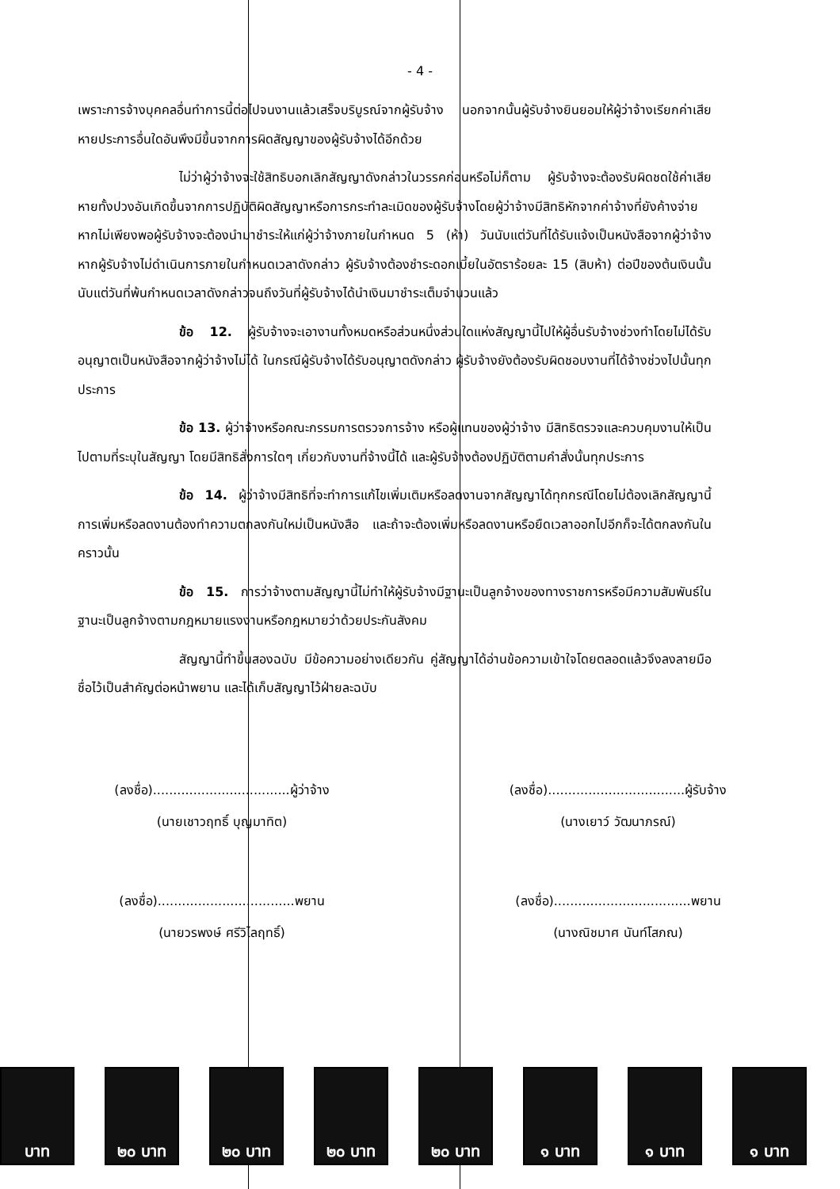- 4 -
เพราะการจ้างบุคคลอื่นทำการนี้ต่อไปจนงานแล้วเสร็จบริบูรณ์จากผู้รับจ้าง นอกจากนั้นผู้รับจ้างยินยอมให้ผู้ว่าจ้างเรียกค่าเสียหายประการอื่นใดอันพึงมีขึ้นจากการผิดสัญญาของผู้รับจ้างได้อีกด้วย
ไม่ว่าผู้ว่าจ้างจะใช้สิทธิบอกเลิกสัญญาดังกล่าวในวรรคก่อนหรือไม่ก็ตาม ผู้รับจ้างจะต้องรับผิดชดใช้ค่าเสียหายทั้งปวงอันเกิดขึ้นจากการปฏิบัติผิดสัญญาหรือการกระทำละเมิดของผู้รับจ้างโดยผู้ว่าจ้างมีสิทธิหักจากค่าจ้างที่ยังค้างจ่าย หากไม่เพียงพอผู้รับจ้างจะต้องนำมาชำระให้แก่ผู้ว่าจ้างภายในกำหนด 5 (ห้า) วันนับแต่วันที่ได้รับแจ้งเป็นหนังสือจากผู้ว่าจ้าง หากผู้รับจ้างไม่ดำเนินการภายในกำหนดเวลาดังกล่าว ผู้รับจ้างต้องชำระดอกเบี้ยในอัตราร้อยละ 15 (สิบห้า) ต่อปีของต้นเงินนั้น นับแต่วันที่พ้นกำหนดเวลาดังกล่าวจนถึงวันที่ผู้รับจ้างได้นำเงินมาชำระเต็มจำนวนแล้ว
ข้อ 12. ผู้รับจ้างจะเอางานทั้งหมดหรือส่วนหนึ่งส่วนใดแห่งสัญญานี้ไปให้ผู้อื่นรับจ้างช่วงทำโดยไม่ได้รับอนุญาตเป็นหนังสือจากผู้ว่าจ้างไม่ได้ ในกรณีผู้รับจ้างได้รับอนุญาตดังกล่าว ผู้รับจ้างยังต้องรับผิดชอบงานที่ได้จ้างช่วงไปนั้นทุกประการ
ข้อ 13. ผู้ว่าจ้างหรือคณะกรรมการตรวจการจ้าง หรือผู้แทนของผู้ว่าจ้าง มีสิทธิตรวจและควบคุมงานให้เป็นไปตามที่ระบุในสัญญา โดยมีสิทธิสั่งการใดๆ เกี่ยวกับงานที่จ้างนี้ได้ และผู้รับจ้างต้องปฏิบัติตามคำสั่งนั้นทุกประการ
ข้อ 14. ผู้ว่าจ้างมีสิทธิที่จะทำการแก้ไขเพิ่มเติมหรือลดงานจากสัญญาได้ทุกกรณีโดยไม่ต้องเลิกสัญญานี้ การเพิ่มหรือลดงานต้องทำความตกลงกันใหม่เป็นหนังสือ และถ้าจะต้องเพิ่มหรือลดงานหรือยืดเวลาออกไปอีกก็จะได้ตกลงกันในคราวนั้น
ข้อ 15. การว่าจ้างตามสัญญานี้ไม่ทำให้ผู้รับจ้างมีฐานะเป็นลูกจ้างของทางราชการหรือมีความสัมพันธ์ในฐานะเป็นลูกจ้างตามกฎหมายแรงงานหรือกฎหมายว่าด้วยประกันสังคม
สัญญานี้ทำขึ้นสองฉบับ มีข้อความอย่างเดียวกัน คู่สัญญาได้อ่านข้อความเข้าใจโดยตลอดแล้วจึงลงลายมือชื่อไว้เป็นสำคัญต่อหน้าพยาน และได้เก็บสัญญาไว้ฝ่ายละฉบับ
(ลงชื่อ)..................................ผู้ว่าจ้าง
(นายเชาวฤทธิ์ บุญมาทิต)
(ลงชื่อ)..................................ผู้รับจ้าง
(นางเยาว์ วัฒนาภรณ์)
(ลงชื่อ)..................................พยาน
(นายวรพงษ์ ศรีวิไลฤทธิ์)
(ลงชื่อ)..................................พยาน
(นางณิชมาศ นันท์โสภณ)
บาท ๒๐ บาท ๒๐ บาท ๒๐ บาท ๒๐ บาท ๑ บาท ๑ บาท ๑ บาท